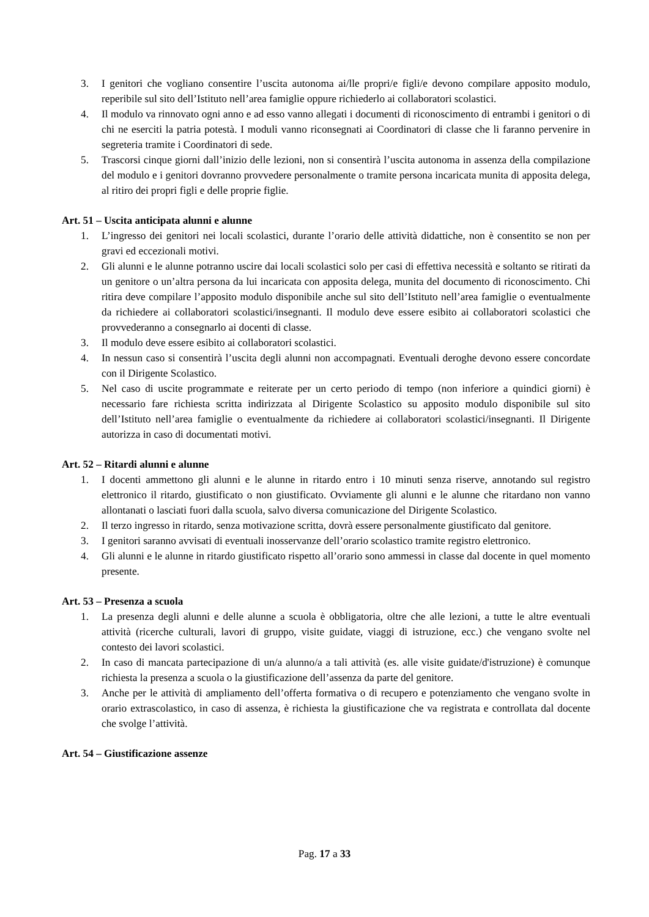3. I genitori che vogliano consentire l’uscita autonoma ai/lle propri/e figli/e devono compilare apposito modulo, reperibile sul sito dell’Istituto nell’area famiglie oppure richiederlo ai collaboratori scolastici.
4. Il modulo va rinnovato ogni anno e ad esso vanno allegati i documenti di riconoscimento di entrambi i genitori o di chi ne eserciti la patria potestà. I moduli vanno riconsegnati ai Coordinatori di classe che li faranno pervenire in segreteria tramite i Coordinatori di sede.
5. Trascorsi cinque giorni dall’inizio delle lezioni, non si consentirà l’uscita autonoma in assenza della compilazione del modulo e i genitori dovranno provvedere personalmente o tramite persona incaricata munita di apposita delega, al ritiro dei propri figli e delle proprie figlie.
Art. 51 – Uscita anticipata alunni e alunne
1. L’ingresso dei genitori nei locali scolastici, durante l’orario delle attività didattiche, non è consentito se non per gravi ed eccezionali motivi.
2. Gli alunni e le alunne potranno uscire dai locali scolastici solo per casi di effettiva necessità e soltanto se ritirati da un genitore o un’altra persona da lui incaricata con apposita delega, munita del documento di riconoscimento. Chi ritira deve compilare l’apposito modulo disponibile anche sul sito dell’Istituto nell’area famiglie o eventualmente da richiedere ai collaboratori scolastici/insegnanti. Il modulo deve essere esibito ai collaboratori scolastici che provvederanno a consegnarlo ai docenti di classe.
3. Il modulo deve essere esibito ai collaboratori scolastici.
4. In nessun caso si consentirà l’uscita degli alunni non accompagnati. Eventuali deroghe devono essere concordate con il Dirigente Scolastico.
5. Nel caso di uscite programmate e reiterate per un certo periodo di tempo (non inferiore a quindici giorni) è necessario fare richiesta scritta indirizzata al Dirigente Scolastico su apposito modulo disponibile sul sito dell’Istituto nell’area famiglie o eventualmente da richiedere ai collaboratori scolastici/insegnanti. Il Dirigente autorizza in caso di documentati motivi.
Art. 52 – Ritardi alunni e alunne
1. I docenti ammettono gli alunni e le alunne in ritardo entro i 10 minuti senza riserve, annotando sul registro elettronico il ritardo, giustificato o non giustificato. Ovviamente gli alunni e le alunne che ritardano non vanno allontanati o lasciati fuori dalla scuola, salvo diversa comunicazione del Dirigente Scolastico.
2. Il terzo ingresso in ritardo, senza motivazione scritta, dovrà essere personalmente giustificato dal genitore.
3. I genitori saranno avvisati di eventuali inosservanze dell’orario scolastico tramite registro elettronico.
4. Gli alunni e le alunne in ritardo giustificato rispetto all’orario sono ammessi in classe dal docente in quel momento presente.
Art. 53 – Presenza a scuola
1. La presenza degli alunni e delle alunne a scuola è obbligatoria, oltre che alle lezioni, a tutte le altre eventuali attività (ricerche culturali, lavori di gruppo, visite guidate, viaggi di istruzione, ecc.) che vengano svolte nel contesto dei lavori scolastici.
2. In caso di mancata partecipazione di un/a alunno/a a tali attività (es. alle visite guidate/d'istruzione) è comunque richiesta la presenza a scuola o la giustificazione dell’assenza da parte del genitore.
3. Anche per le attività di ampliamento dell’offerta formativa o di recupero e potenziamento che vengano svolte in orario extrascolastico, in caso di assenza, è richiesta la giustificazione che va registrata e controllata dal docente che svolge l’attività.
Art. 54 – Giustificazione assenze
Pag. 17 a 33